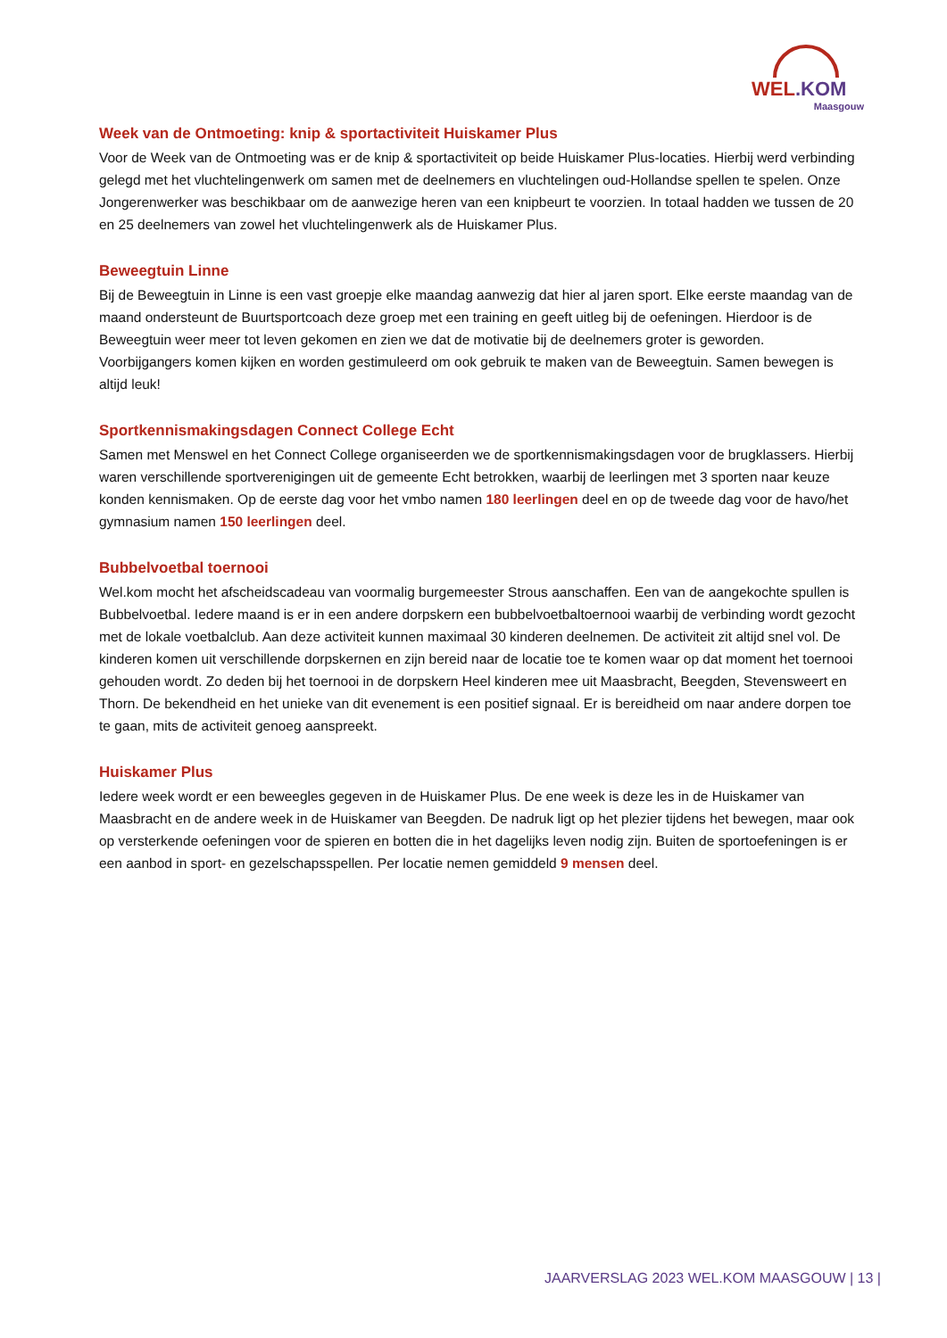WEL.KOM
Maasgouw
Week van de Ontmoeting: knip & sportactiviteit Huiskamer Plus
Voor de Week van de Ontmoeting was er de knip & sportactiviteit op beide Huiskamer Plus-locaties. Hierbij werd verbinding gelegd met het vluchtelingenwerk om samen met de deelnemers en vluchtelingen oud-Hollandse spellen te spelen. Onze Jongerenwerker was beschikbaar om de aanwezige heren van een knipbeurt te voorzien. In totaal hadden we tussen de 20 en 25 deelnemers van zowel het vluchtelingenwerk als de Huiskamer Plus.
Beweegtuin Linne
Bij de Beweegtuin in Linne is een vast groepje elke maandag aanwezig dat hier al jaren sport. Elke eerste maandag van de maand ondersteunt de Buurtsportcoach deze groep met een training en geeft uitleg bij de oefeningen. Hierdoor is de Beweegtuin weer meer tot leven gekomen en zien we dat de motivatie bij de deelnemers groter is geworden. Voorbijgangers komen kijken en worden gestimuleerd om ook gebruik te maken van de Beweegtuin. Samen bewegen is altijd leuk!
Sportkennismakingsdagen Connect College Echt
Samen met Menswel en het Connect College organiseerden we de sportkennismakingsdagen voor de brugklassers. Hierbij waren verschillende sportverenigingen uit de gemeente Echt betrokken, waarbij de leerlingen met 3 sporten naar keuze konden kennismaken. Op de eerste dag voor het vmbo namen 180 leerlingen deel en op de tweede dag voor de havo/het gymnasium namen 150 leerlingen deel.
Bubbelvoetbal toernooi
Wel.kom mocht het afscheidscadeau van voormalig burgemeester Strous aanschaffen. Een van de aangekochte spullen is Bubbelvoetbal. Iedere maand is er in een andere dorpskern een bubbelvoetbaltoernooi waarbij de verbinding wordt gezocht met de lokale voetbalclub. Aan deze activiteit kunnen maximaal 30 kinderen deelnemen. De activiteit zit altijd snel vol. De kinderen komen uit verschillende dorpskernen en zijn bereid naar de locatie toe te komen waar op dat moment het toernooi gehouden wordt. Zo deden bij het toernooi in de dorpskern Heel kinderen mee uit Maasbracht, Beegden, Stevensweert en Thorn. De bekendheid en het unieke van dit evenement is een positief signaal. Er is bereidheid om naar andere dorpen toe te gaan, mits de activiteit genoeg aanspreekt.
Huiskamer Plus
Iedere week wordt er een beweegles gegeven in de Huiskamer Plus. De ene week is deze les in de Huiskamer van Maasbracht en de andere week in de Huiskamer van Beegden. De nadruk ligt op het plezier tijdens het bewegen, maar ook op versterkende oefeningen voor de spieren en botten die in het dagelijks leven nodig zijn. Buiten de sportoefeningen is er een aanbod in sport- en gezelschapsspellen. Per locatie nemen gemiddeld 9 mensen deel.
JAARVERSLAG 2023 WEL.KOM MAASGOUW | 13 |